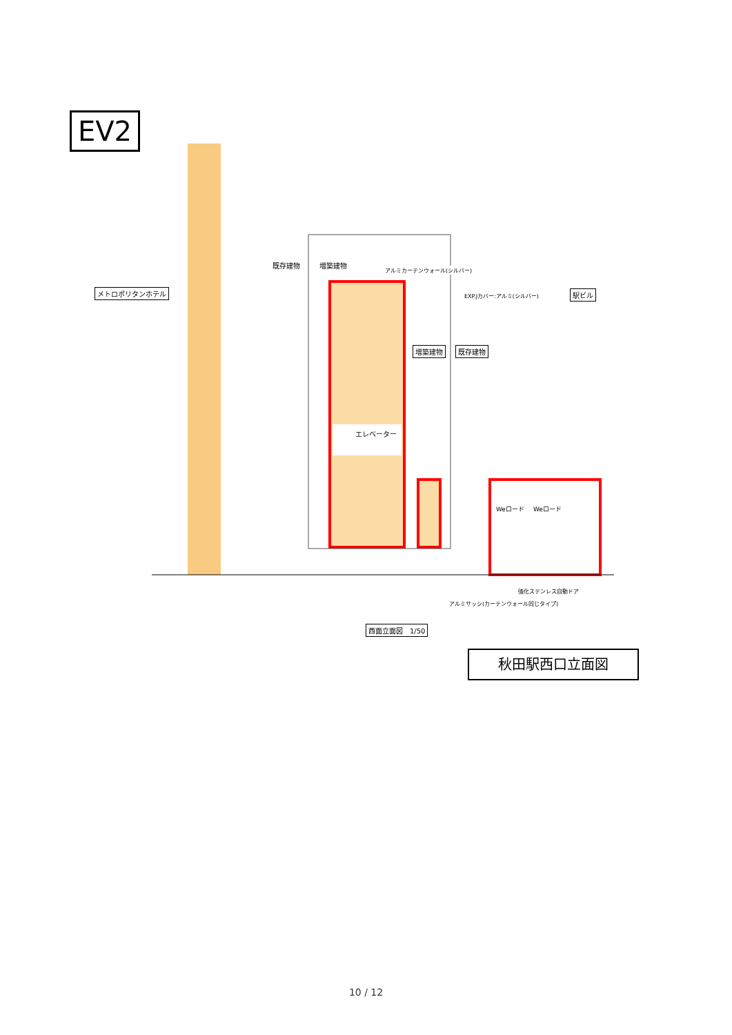EV2
メトロポリタンホテル
既存建物 増築建物
アルミカーテンウォール(シルバー)
EXP.Jカバー:アルミ(シルバー) 駅ビル
増築建物 既存建物
エレベーター
Weロード Weロード
強化ステンレス自動ドア
アルミサッシ(カーテンウォール同じタイプ)
西面立面図　1/50
秋田駅西口立面図
10 / 12